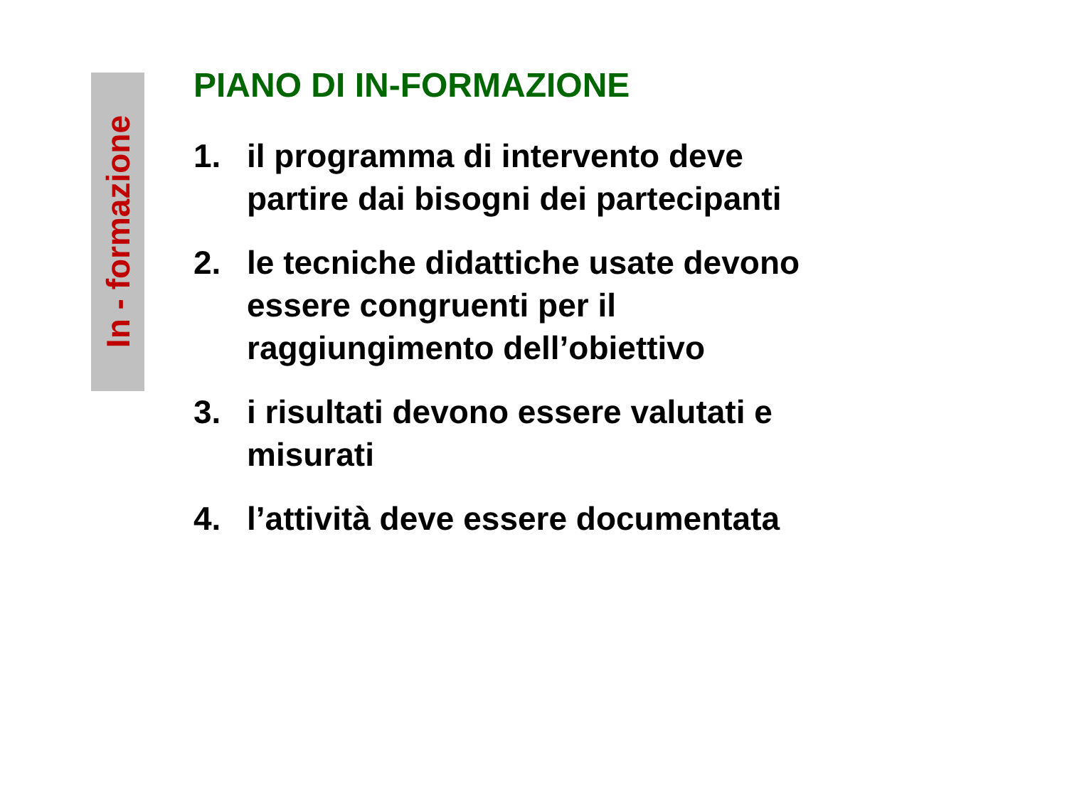In - formazione
PIANO DI IN-FORMAZIONE
1. il programma di intervento deve
partire dai bisogni dei partecipanti
2. le tecniche didattiche usate devono
essere congruenti per il
raggiungimento dell’obiettivo
3. i risultati devono essere valutati e
misurati
4. l’attività deve essere documentata